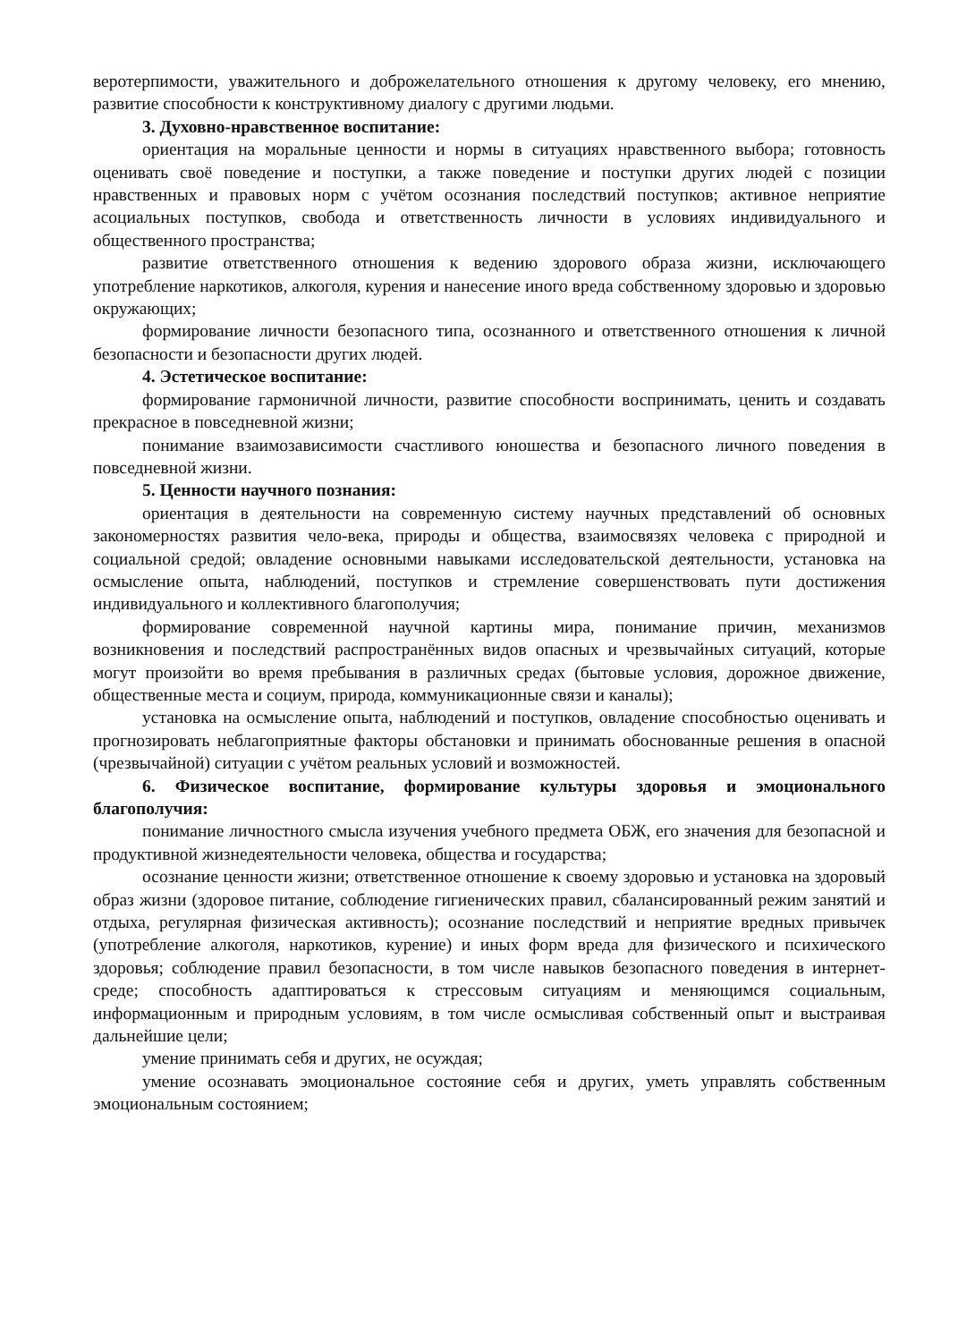веротерпимости, уважительного и доброжелательного отношения к другому человеку, его мнению, развитие способности к конструктивному диалогу с другими людьми.
3. Духовно-нравственное воспитание:
ориентация на моральные ценности и нормы в ситуациях нравственного выбора; готовность оценивать своё поведение и поступки, а также поведение и поступки других людей с позиции нравственных и правовых норм с учётом осознания последствий поступков; активное неприятие асоциальных поступков, свобода и ответственность личности в условиях индивидуального и общественного пространства;
развитие ответственного отношения к ведению здорового образа жизни, исключающего употребление наркотиков, алкоголя, курения и нанесение иного вреда собственному здоровью и здоровью окружающих;
формирование личности безопасного типа, осознанного и ответственного отношения к личной безопасности и безопасности других людей.
4. Эстетическое воспитание:
формирование гармоничной личности, развитие способности воспринимать, ценить и создавать прекрасное в повседневной жизни;
понимание взаимозависимости счастливого юношества и безопасного личного поведения в повседневной жизни.
5. Ценности научного познания:
ориентация в деятельности на современную систему научных представлений об основных закономерностях развития чело-века, природы и общества, взаимосвязях человека с природной и социальной средой; овладение основными навыками исследовательской деятельности, установка на осмысление опыта, наблюдений, поступков и стремление совершенствовать пути достижения индивидуального и коллективного благополучия;
формирование современной научной картины мира, понимание причин, механизмов возникновения и последствий распространённых видов опасных и чрезвычайных ситуаций, которые могут произойти во время пребывания в различных средах (бытовые условия, дорожное движение, общественные места и социум, природа, коммуникационные связи и каналы);
установка на осмысление опыта, наблюдений и поступков, овладение способностью оценивать и прогнозировать неблагоприятные факторы обстановки и принимать обоснованные решения в опасной (чрезвычайной) ситуации с учётом реальных условий и возможностей.
6. Физическое воспитание, формирование культуры здоровья и эмоционального благополучия:
понимание личностного смысла изучения учебного предмета ОБЖ, его значения для безопасной и продуктивной жизнедеятельности человека, общества и государства;
осознание ценности жизни; ответственное отношение к своему здоровью и установка на здоровый образ жизни (здоровое питание, соблюдение гигиенических правил, сбалансированный режим занятий и отдыха, регулярная физическая активность); осознание последствий и неприятие вредных привычек (употребление алкоголя, наркотиков, курение) и иных форм вреда для физического и психического здоровья; соблюдение правил безопасности, в том числе навыков безопасного поведения в интернет-среде; способность адаптироваться к стрессовым ситуациям и меняющимся социальным, информационным и природным условиям, в том числе осмысливая собственный опыт и выстраивая дальнейшие цели;
умение принимать себя и других, не осуждая;
умение осознавать эмоциональное состояние себя и других, уметь управлять собственным эмоциональным состоянием;